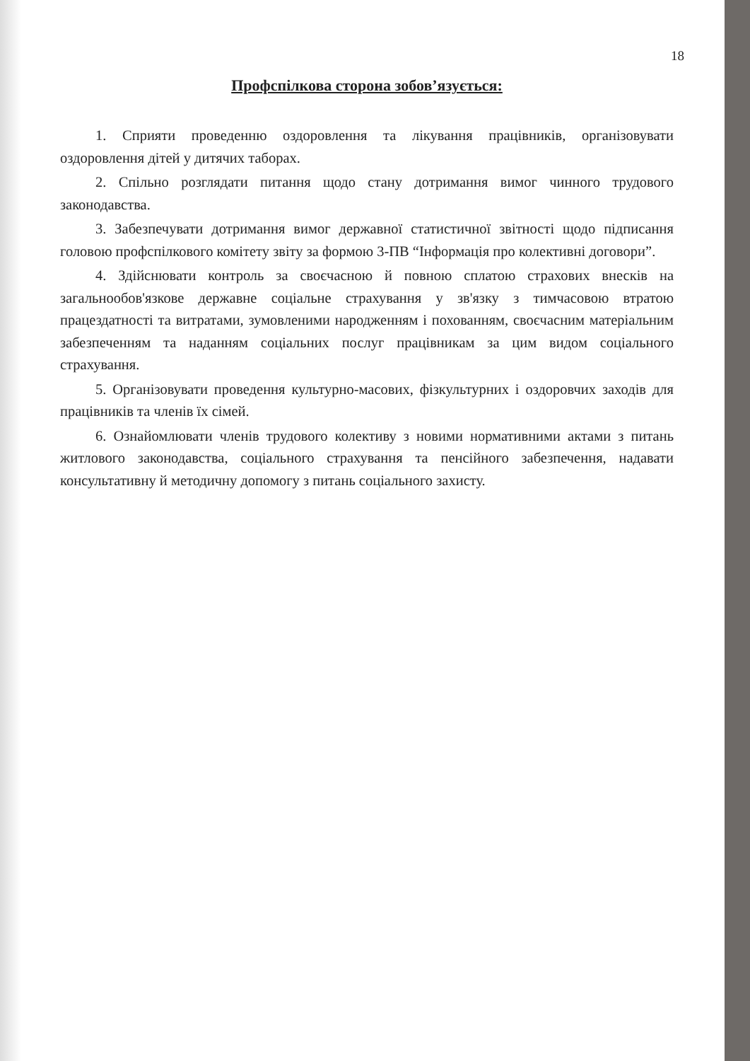18
Профспілкова сторона зобов’язується:
1. Сприяти проведенню оздоровлення та лікування працівників, організовувати оздоровлення дітей у дитячих таборах.
2. Спільно розглядати питання щодо стану дотримання вимог чинного трудового законодавства.
3. Забезпечувати дотримання вимог державної статистичної звітності щодо підписання головою профспілкового комітету звіту за формою 3-ПВ “Інформація про колективні договори”.
4. Здійснювати контроль за своєчасною й повною сплатою страхових внесків на загальнообов'язкове державне соціальне страхування у зв'язку з тимчасовою втратою працездатності та витратами, зумовленими народженням і похованням, своєчасним матеріальним забезпеченням та наданням соціальних послуг працівникам за цим видом соціального страхування.
5. Організовувати проведення культурно-масових, фізкультурних і оздоровчих заходів для працівників та членів їх сімей.
6. Ознайомлювати членів трудового колективу з новими нормативними актами з питань житлового законодавства, соціального страхування та пенсійного забезпечення, надавати консультативну й методичну допомогу з питань соціального захисту.